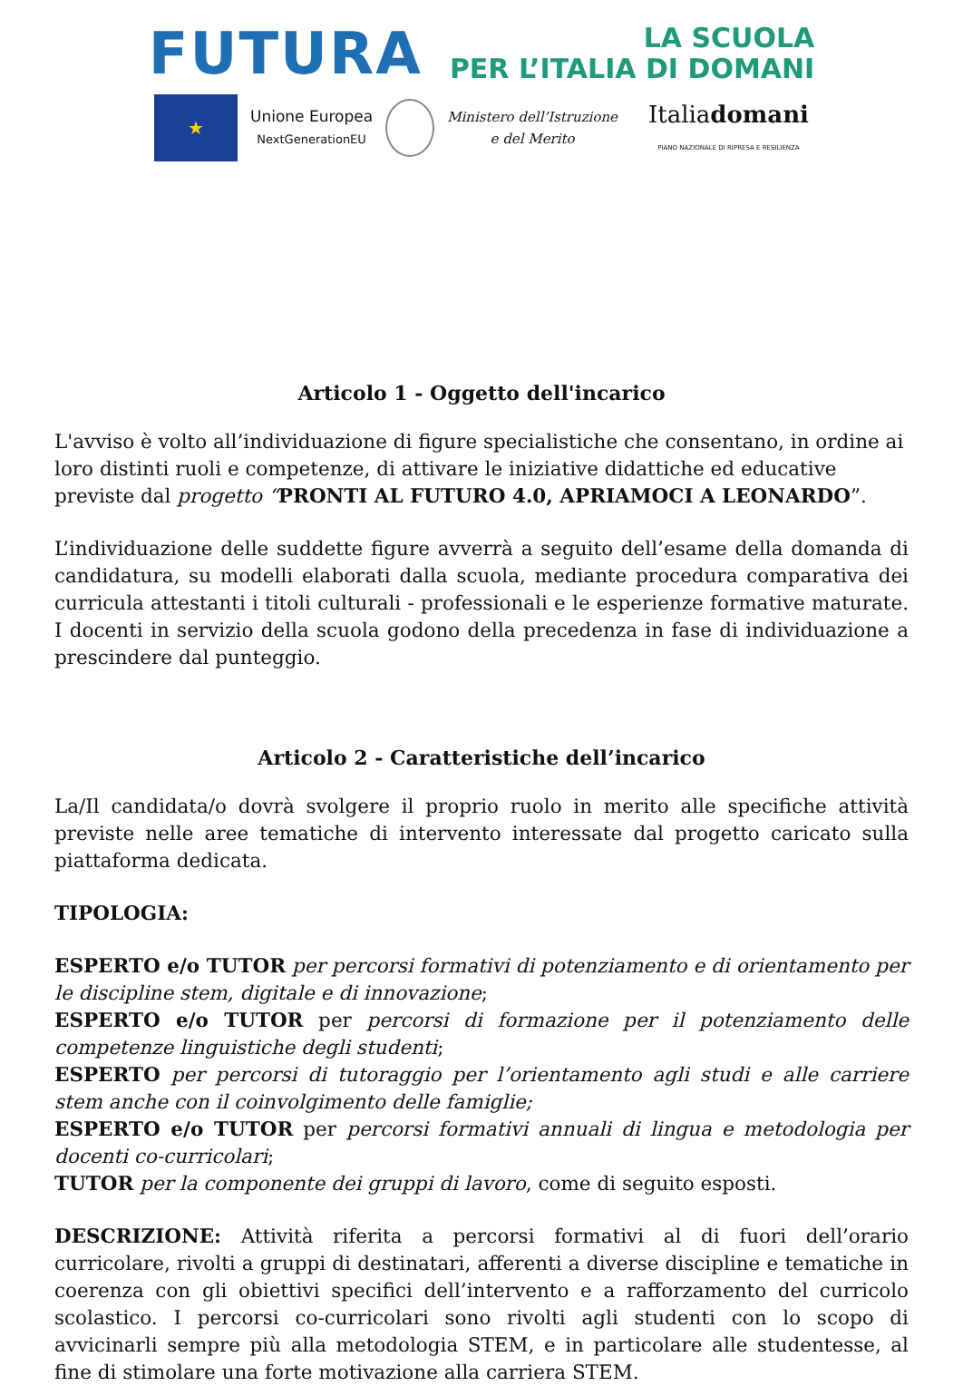FUTURA LA SCUOLA
PER L’ITALIA DI DOMANI
★
Unione Europea
NextGenerationEU
Ministero dell’Istruzione
e del Merito
Italiadomani
PIANO NAZIONALE DI RIPRESA E RESILIENZA
Articolo 1 - Oggetto dell'incarico
L'avviso è volto all’individuazione di figure specialistiche che consentano, in ordine ai loro distinti ruoli e competenze, di attivare le iniziative didattiche ed educative previste dal progetto “PRONTI AL FUTURO 4.0, APRIAMOCI A LEONARDO”.
L’individuazione delle suddette figure avverrà a seguito dell’esame della domanda di candidatura, su modelli elaborati dalla scuola, mediante procedura comparativa dei curricula attestanti i titoli culturali - professionali e le esperienze formative maturate. I docenti in servizio della scuola godono della precedenza in fase di individuazione a prescindere dal punteggio.
Articolo 2 - Caratteristiche dell’incarico
La/Il candidata/o dovrà svolgere il proprio ruolo in merito alle specifiche attività previste nelle aree tematiche di intervento interessate dal progetto caricato sulla piattaforma dedicata.
TIPOLOGIA:
ESPERTO e/o TUTOR per percorsi formativi di potenziamento e di orientamento per le discipline stem, digitale e di innovazione;
ESPERTO e/o TUTOR per percorsi di formazione per il potenziamento delle competenze linguistiche degli studenti;
ESPERTO per percorsi di tutoraggio per l’orientamento agli studi e alle carriere stem anche con il coinvolgimento delle famiglie;
ESPERTO e/o TUTOR per percorsi formativi annuali di lingua e metodologia per docenti co-curricolari;
TUTOR per la componente dei gruppi di lavoro, come di seguito esposti.
DESCRIZIONE: Attività riferita a percorsi formativi al di fuori dell’orario curricolare, rivolti a gruppi di destinatari, afferenti a diverse discipline e tematiche in coerenza con gli obiettivi specifici dell’intervento e a rafforzamento del curricolo scolastico. I percorsi co-curricolari sono rivolti agli studenti con lo scopo di avvicinarli sempre più alla metodologia STEM, e in particolare alle studentesse, al fine di stimolare una forte motivazione alla carriera STEM.